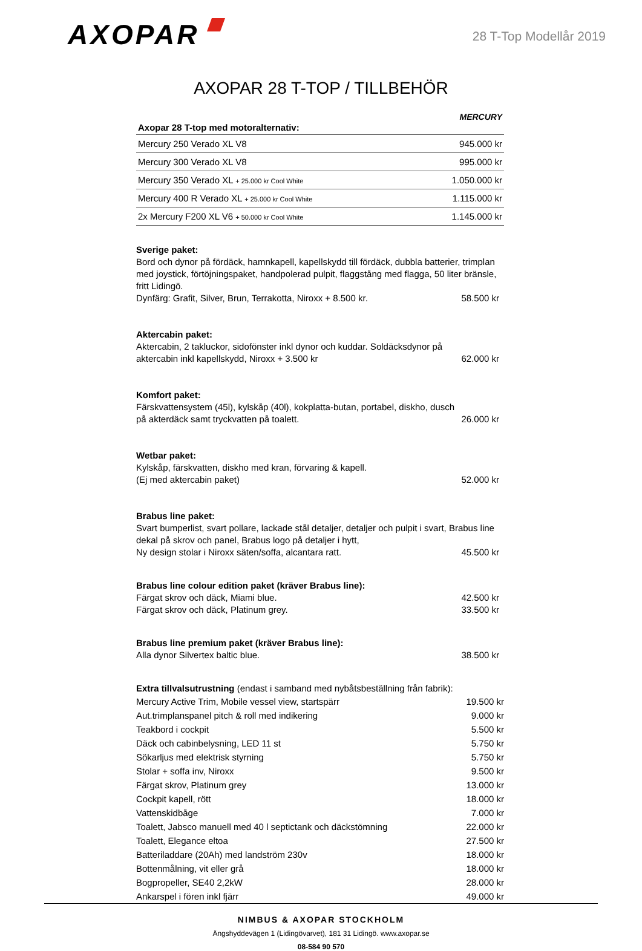AXOPAR
28 T-Top Modellår 2019
AXOPAR 28 T-TOP / TILLBEHÖR
| MERCURY Axopar 28 T-top med motoralternativ: | |
| --- | --- |
| Mercury 250 Verado XL V8 | 945.000 kr |
| Mercury 300 Verado XL V8 | 995.000 kr |
| Mercury 350 Verado XL + 25.000 kr Cool White | 1.050.000 kr |
| Mercury 400 R Verado XL + 25.000 kr Cool White | 1.115.000 kr |
| 2x Mercury F200 XL V6 + 50.000 kr Cool White | 1.145.000 kr |
Sverige paket:
Bord och dynor på fördäck, hamnkapell, kapellskydd till fördäck, dubbla batterier, trimplan med joystick, förtöjningspaket, handpolerad pulpit, flaggstång med flagga, 50 liter bränsle, fritt Lidingö.
Dynfärg: Grafit, Silver, Brun, Terrakotta, Niroxx + 8.500 kr. 58.500 kr
Aktercabin paket:
Aktercabin, 2 takluckor, sidofönster inkl dynor och kuddar. Soldäcksdynor på aktercabin inkl kapellskydd, Niroxx + 3.500 kr 62.000 kr
Komfort paket:
Färskvattensystem (45l), kylskåp (40l), kokplatta-butan, portabel, diskho, dusch på akterdäck samt tryckvatten på toalett. 26.000 kr
Wetbar paket:
Kylskåp, färskvatten, diskho med kran, förvaring & kapell.
(Ej med aktercabin paket) 52.000 kr
Brabus line paket:
Svart bumperlist, svart pollare, lackade stål detaljer, detaljer och pulpit i svart, Brabus line dekal på skrov och panel, Brabus logo på detaljer i hytt,
Ny design stolar i Niroxx säten/soffa, alcantara ratt. 45.500 kr
Brabus line colour edition paket (kräver Brabus line):
Färgat skrov och däck, Miami blue. 42.500 kr
Färgat skrov och däck, Platinum grey. 33.500 kr
Brabus line premium paket (kräver Brabus line):
Alla dynor Silvertex baltic blue. 38.500 kr
Extra tillvalsutrustning (endast i samband med nybåtsbeställning från fabrik):
| Mercury Active Trim, Mobile vessel view, startspärr | 19.500 kr |
| Aut.trimplanspanel pitch & roll med indikering | 9.000 kr |
| Teakbord i cockpit | 5.500 kr |
| Däck och cabinbelysning, LED 11 st | 5.750 kr |
| Sökarljus med elektrisk styrning | 5.750 kr |
| Stolar + soffa inv, Niroxx | 9.500 kr |
| Färgat skrov, Platinum grey | 13.000 kr |
| Cockpit kapell, rött | 18.000 kr |
| Vattenskidbåge | 7.000 kr |
| Toalett, Jabsco manuell med 40 l septictank och däckstömning | 22.000 kr |
| Toalett, Elegance eltoa | 27.500 kr |
| Batteriladdare (20Ah) med landström 230v | 18.000 kr |
| Bottenmålning, vit eller grå | 18.000 kr |
| Bogpropeller, SE40 2,2kW | 28.000 kr |
| Ankarspel i fören inkl fjärr | 49.000 kr |
NIMBUS & AXOPAR STOCKHOLM
Ängshyddevägen 1 (Lidingövarvet), 181 31 Lidingö. www.axopar.se
08-584 90 570